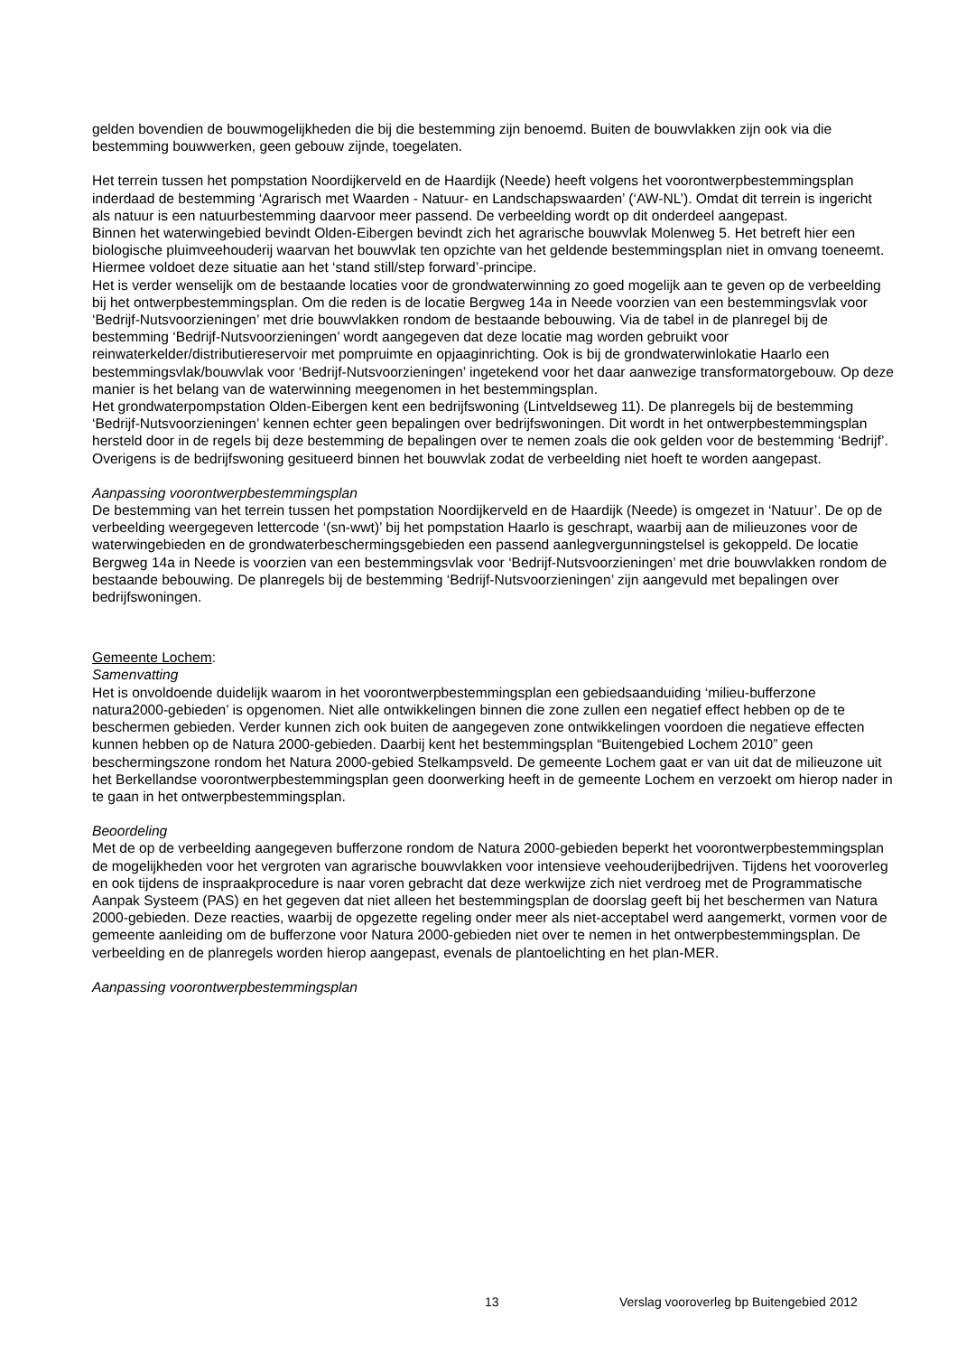gelden bovendien de bouwmogelijkheden die bij die bestemming zijn benoemd. Buiten de bouwvlakken zijn ook via die bestemming bouwwerken, geen gebouw zijnde, toegelaten.
Het terrein tussen het pompstation Noordijkerveld en de Haardijk (Neede) heeft volgens het voorontwerpbestemmingsplan inderdaad de bestemming ‘Agrarisch met Waarden - Natuur- en Landschapswaarden’ (‘AW-NL’). Omdat dit terrein is ingericht als natuur is een natuurbestemming daarvoor meer passend. De verbeelding wordt op dit onderdeel aangepast.
Binnen het waterwingebied bevindt Olden-Eibergen bevindt zich het agrarische bouwvlak Molenweg 5. Het betreft hier een biologische pluimveehouderij waarvan het bouwvlak ten opzichte van het geldende bestemmingsplan niet in omvang toeneemt. Hiermee voldoet deze situatie aan het ‘stand still/step forward’-principe.
Het is verder wenselijk om de bestaande locaties voor de grondwaterwinning zo goed mogelijk aan te geven op de verbeelding bij het ontwerpbestemmingsplan. Om die reden is de locatie Bergweg 14a in Neede voorzien van een bestemmingsvlak voor ‘Bedrijf-Nutsvoorzieningen’ met drie bouwvlakken rondom de bestaande bebouwing. Via de tabel in de planregel bij de bestemming ‘Bedrijf-Nutsvoorzieningen’ wordt aangegeven dat deze locatie mag worden gebruikt voor reinwaterkelder/distributiereservoir met pompruimte en opjaaginrichting. Ook is bij de grondwaterwinlokatie Haarlo een bestemmingsvlak/bouwvlak voor ‘Bedrijf-Nutsvoorzieningen’ ingetekend voor het daar aanwezige transformatorgebouw. Op deze manier is het belang van de waterwinning meegenomen in het bestemmingsplan.
Het grondwaterpompstation Olden-Eibergen kent een bedrijfswoning (Lintveldseweg 11). De planregels bij de bestemming ‘Bedrijf-Nutsvoorzieningen’ kennen echter geen bepalingen over bedrijfswoningen. Dit wordt in het ontwerpbestemmingsplan hersteld door in de regels bij deze bestemming de bepalingen over te nemen zoals die ook gelden voor de bestemming ‘Bedrijf’. Overigens is de bedrijfswoning gesitueerd binnen het bouwvlak zodat de verbeelding niet hoeft te worden aangepast.
Aanpassing voorontwerpbestemmingsplan
De bestemming van het terrein tussen het pompstation Noordijkerveld en de Haardijk (Neede) is omgezet in ‘Natuur’. De op de verbeelding weergegeven lettercode ‘(sn-wwt)’ bij het pompstation Haarlo is geschrapt, waarbij aan de milieuzones voor de waterwingebieden en de grondwaterbeschermingsgebieden een passend aanlegvergunningstelsel is gekoppeld. De locatie Bergweg 14a in Neede is voorzien van een bestemmingsvlak voor ‘Bedrijf-Nutsvoorzieningen’ met drie bouwvlakken rondom de bestaande bebouwing. De planregels bij de bestemming ‘Bedrijf-Nutsvoorzieningen’ zijn aangevuld met bepalingen over bedrijfswoningen.
Gemeente Lochem:
Samenvatting
Het is onvoldoende duidelijk waarom in het voorontwerpbestemmingsplan een gebiedsaanduiding ‘milieu-bufferzone natura2000-gebieden’ is opgenomen. Niet alle ontwikkelingen binnen die zone zullen een negatief effect hebben op de te beschermen gebieden. Verder kunnen zich ook buiten de aangegeven zone ontwikkelingen voordoen die negatieve effecten kunnen hebben op de Natura 2000-gebieden. Daarbij kent het bestemmingsplan “Buitengebied Lochem 2010” geen beschermingszone rondom het Natura 2000-gebied Stelkampsveld. De gemeente Lochem gaat er van uit dat de milieuzone uit het Berkellandse voorontwerpbestemmingsplan geen doorwerking heeft in de gemeente Lochem en verzoekt om hierop nader in te gaan in het ontwerpbestemmingsplan.
Beoordeling
Met de op de verbeelding aangegeven bufferzone rondom de Natura 2000-gebieden beperkt het voorontwerpbestemmingsplan de mogelijkheden voor het vergroten van agrarische bouwvlakken voor intensieve veehouderijbedrijven. Tijdens het vooroverleg en ook tijdens de inspraakprocedure is naar voren gebracht dat deze werkwijze zich niet verdroeg met de Programmatische Aanpak Systeem (PAS) en het gegeven dat niet alleen het bestemmingsplan de doorslag geeft bij het beschermen van Natura 2000-gebieden. Deze reacties, waarbij de opgezette regeling onder meer als niet-acceptabel werd aangemerkt, vormen voor de gemeente aanleiding om de bufferzone voor Natura 2000-gebieden niet over te nemen in het ontwerpbestemmingsplan. De verbeelding en de planregels worden hierop aangepast, evenals de plantoelichting en het plan-MER.
Aanpassing voorontwerpbestemmingsplan
13 Verslag vooroverleg bp Buitengebied 2012